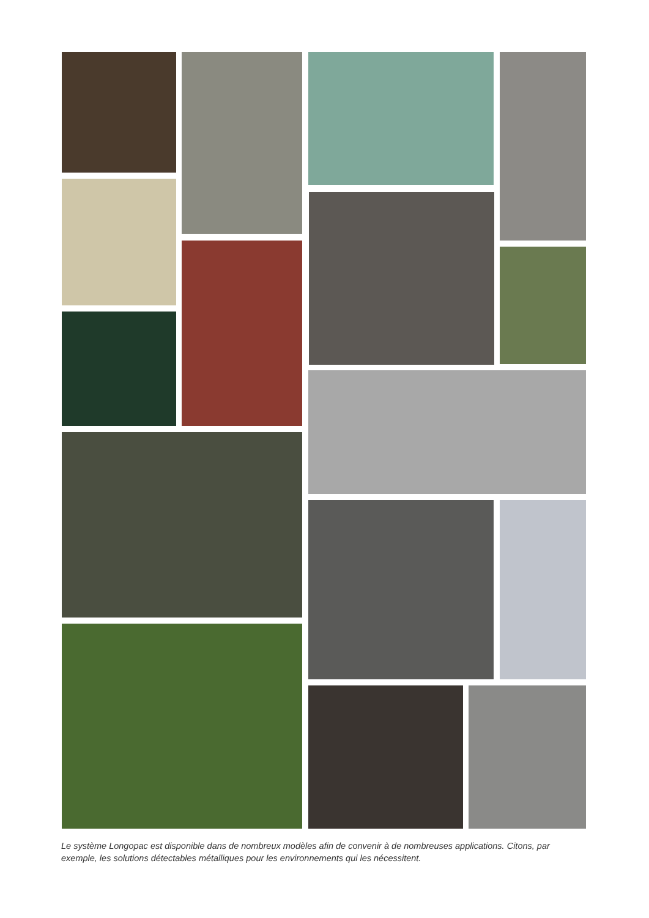Le système Longopac est disponible dans de nombreux modèles afin de convenir à de nombreuses applications. Citons, par exemple, les solutions détectables métalliques pour les environnements qui les nécessitent.